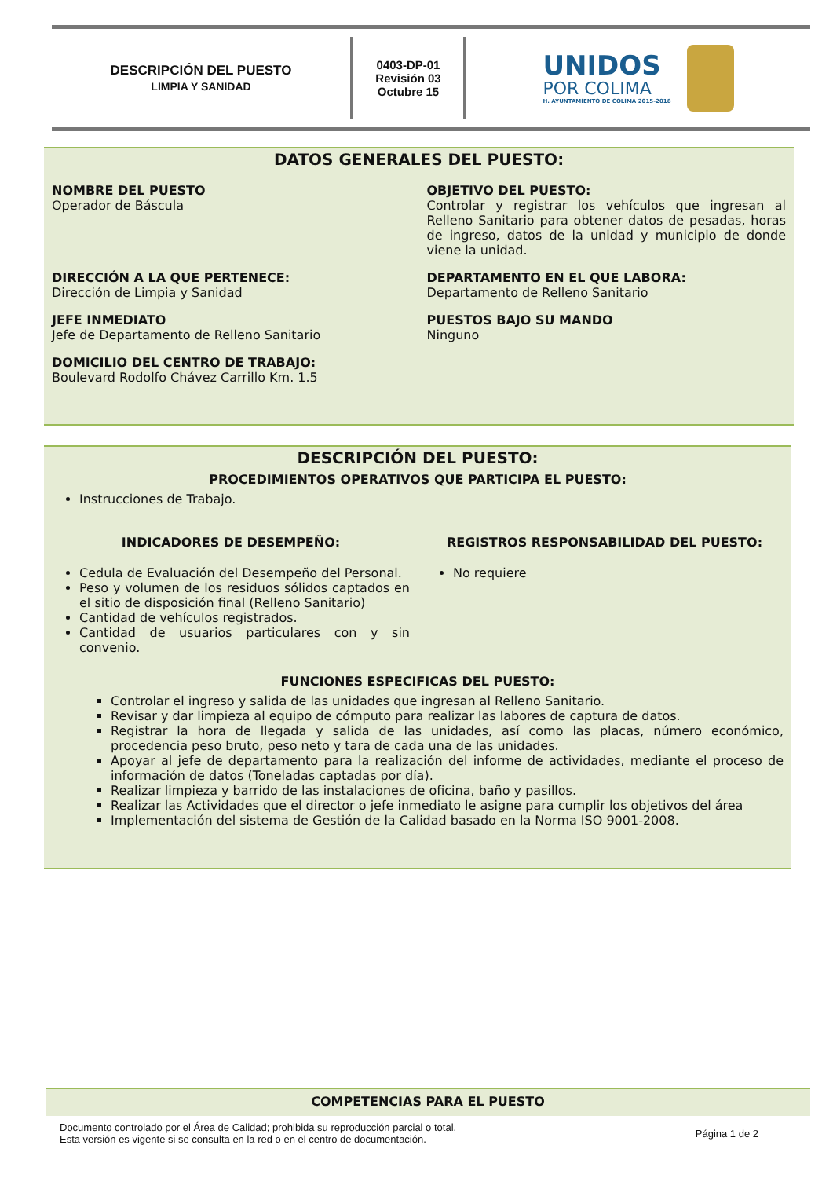DESCRIPCIÓN DEL PUESTO
LIMPIA Y SANIDAD
0403-DP-01
Revisión 03
Octubre 15
UNIDOS
POR COLIMA
H. AYUNTAMIENTO DE COLIMA 2015-2018
DATOS GENERALES DEL PUESTO:
NOMBRE DEL PUESTO
Operador de Báscula
OBJETIVO DEL PUESTO:
Controlar y registrar los vehículos que ingresan al Relleno Sanitario para obtener datos de pesadas, horas de ingreso, datos de la unidad y municipio de donde viene la unidad.
DIRECCIÓN A LA QUE PERTENECE:
Dirección de Limpia y Sanidad
DEPARTAMENTO EN EL QUE LABORA:
Departamento de Relleno Sanitario
JEFE INMEDIATO
Jefe de Departamento de Relleno Sanitario
PUESTOS BAJO SU MANDO
Ninguno
DOMICILIO DEL CENTRO DE TRABAJO:
Boulevard Rodolfo Chávez Carrillo Km. 1.5
DESCRIPCIÓN DEL PUESTO:
PROCEDIMIENTOS OPERATIVOS QUE PARTICIPA EL PUESTO:
Instrucciones de Trabajo.
INDICADORES DE DESEMPEÑO:
Cedula de Evaluación del Desempeño del Personal.
Peso y volumen de los residuos sólidos captados en el sitio de disposición final (Relleno Sanitario)
Cantidad de vehículos registrados.
Cantidad de usuarios particulares con y sin convenio.
REGISTROS RESPONSABILIDAD DEL PUESTO:
No requiere
FUNCIONES ESPECIFICAS DEL PUESTO:
Controlar el ingreso y salida de las unidades que ingresan al Relleno Sanitario.
Revisar y dar limpieza al equipo de cómputo para realizar las labores de captura de datos.
Registrar la hora de llegada y salida de las unidades, así como las placas, número económico, procedencia peso bruto, peso neto y tara de cada una de las unidades.
Apoyar al jefe de departamento para la realización del informe de actividades, mediante el proceso de información de datos (Toneladas captadas por día).
Realizar limpieza y barrido de las instalaciones de oficina, baño y pasillos.
Realizar las Actividades que el director o jefe inmediato le asigne para cumplir los objetivos del área
Implementación del sistema de Gestión de la Calidad basado en la Norma ISO 9001-2008.
COMPETENCIAS PARA EL PUESTO
Documento controlado por el Área de Calidad; prohibida su reproducción parcial o total.
Esta versión es vigente si se consulta en la red o en el centro de documentación.
Página 1 de 2